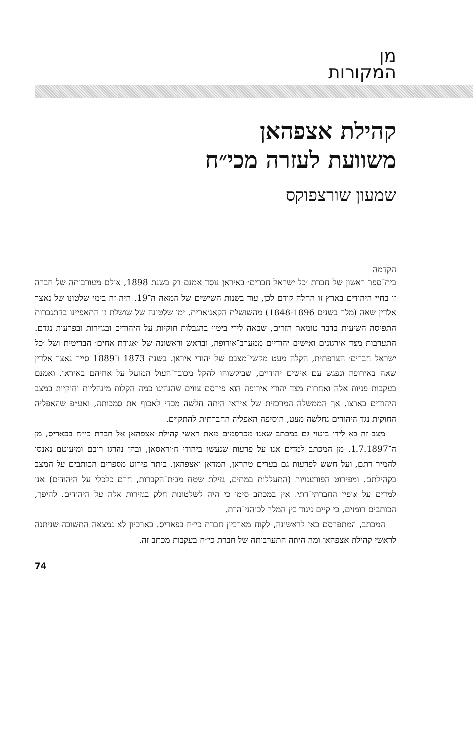מן
המקורות
קהילת אצפהאן
משוועת לעזרה מכי״ח
שמעון שורצפוקס
הקדמה
בית־ספר ראשון של חברת ׳כל ישראל חברים׳ באיראן נוסד אמנם רק בשנת 1898, אולם מעורבותה של חברה זו בחיי היהודים בארץ זו החלה קודם לכן, עוד בשנות השישים של המאה ה־19. היה זה בימי שלטונו של נאצר אלדין שאה (מלך בשנים 1848-1896) מהשושלת הקאג׳ארית. ימי שלטונה של שושלת זו התאפיינו בהתגברות התפיסה השיעית בדבר טומאת הזרים, שבאה לידי ביטוי בהגבלות חוקיות על היהודים ובגזירות ובפרעות נגדם. התערבות מצד אירגונים ואישים יהודיים ממערב־אירופה, ובראש וראשונה של ׳אגודת אחים׳ הבריטית ושל ׳כל ישראל חברים׳ הצרפתית, הקלה מעט מקשי־מצבם של יהודי איראן. בשנת 1873 ו־1889 סייר נאצר אלדין שאה באירופה ונפגש עם אישים יהודיים, שביקשוהו להקל מכובד־העול המוטל על אחיהם באיראן. ואמנם בעקבות פניות אלה ואחרות מצד יהודי אירופה הוא פירסם צווים שהנהיגו כמה הקלות מינהליות וחוקיות במצב היהודים בארצו. אך הממשלה המרכזית של איראן היתה חלשה מכדי לאכוף את סמכותה, ואע״פ שהאפליה החוקית נגד היהודים נחלשה מעט, הוסיפה האפליה החברתית להתקיים.
מצב זה בא לידי ביטוי גם במכתב שאנו מפרסמים מאת ראשי קהילת אצפהאן אל חברת כי״ח בפאריס, מן ה־1.7.1897. מן המכתב למדים אנו על פרעות שנעשו ביהודי ח׳וראסאן, ובהן נהרגו רובם ומיעוטם נאנסו להמיר דתם, ועל חשש לפרעות גם בערים טהראן, המדאן ואצפהאן. ביתר פירוט מספרים הכותבים על המצב בקהילתם. ומפירוט הפורענויות (התעללות במתים, גזילת שטח מבית־הקברות, חרם כלכלי על היהודים) אנו למדים על אופין החברתי־דתי. אין במכתב סימן כי היה לשלטונות חלק בגזירות אלה על היהודים. להיפך, הכותבים רומזים, כי קיים ניגוד בין המלך לכוהני־הדת.
המכתב, המתפרסם כאן לראשונה, לקוח מארכיון חברת כי״ח בפאריס. בארכיון לא נמצאה התשובה שניתנה לראשי קהילת אצפהאן ומה היתה התערבותה של חברת כי״ח בעקבות מכתב זה.
74